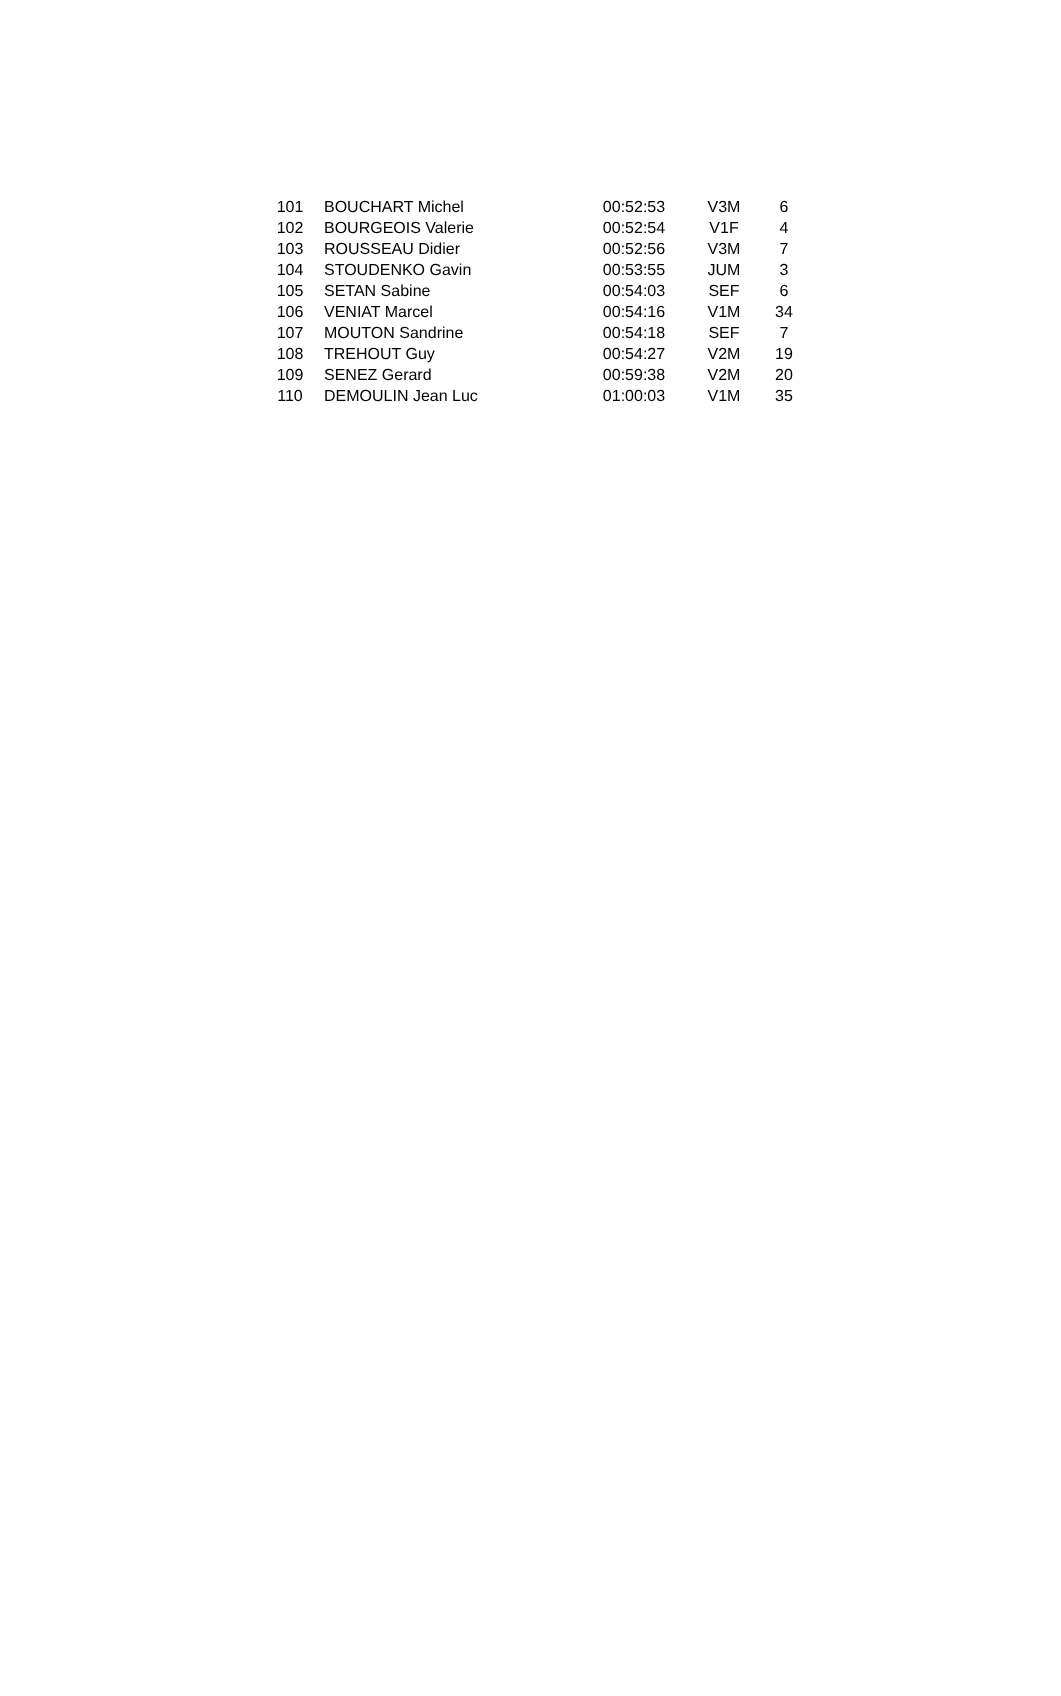| 101 | BOUCHART Michel | 00:52:53 | V3M | 6 |
| 102 | BOURGEOIS Valerie | 00:52:54 | V1F | 4 |
| 103 | ROUSSEAU Didier | 00:52:56 | V3M | 7 |
| 104 | STOUDENKO Gavin | 00:53:55 | JUM | 3 |
| 105 | SETAN Sabine | 00:54:03 | SEF | 6 |
| 106 | VENIAT Marcel | 00:54:16 | V1M | 34 |
| 107 | MOUTON Sandrine | 00:54:18 | SEF | 7 |
| 108 | TREHOUT Guy | 00:54:27 | V2M | 19 |
| 109 | SENEZ Gerard | 00:59:38 | V2M | 20 |
| 110 | DEMOULIN Jean Luc | 01:00:03 | V1M | 35 |